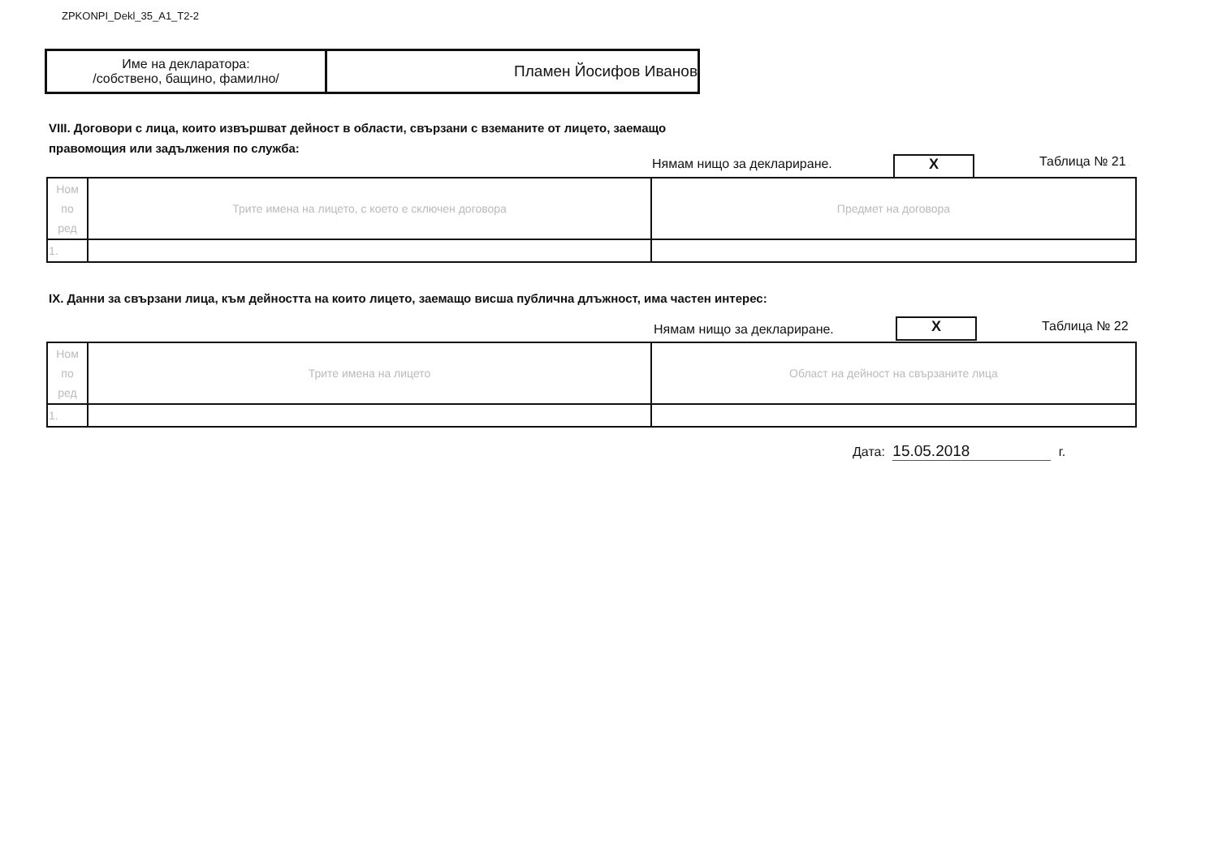ZPKONPI_Dekl_35_A1_T2-2
| Име на декларатора: /собствено, бащино, фамилно/ | Пламен Йосифов Иванов |
VIII. Договори с лица, които извършват дейност в области, свързани с вземаните от лицето, заемащо
правомощия или задължения по служба:
Нямам нищо за деклариране. X Таблица № 21
| Ном по ред | Трите имена на лицето, с което е сключен договора | Предмет на договора |
| 1. | | |
IX. Данни за свързани лица, към дейността на които лицето, заемащо висша публична длъжност, има частен интерес:
Нямам нищо за деклариране. X Таблица № 22
| Ном по ред | Трите имена на лицето | Област на дейност на свързаните лица |
| 1. | | |
Дата: 15.05.2018 г.